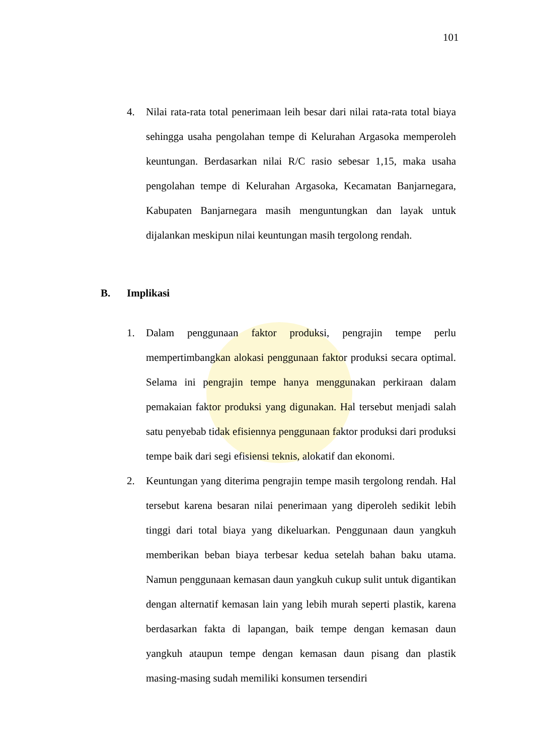101
4. Nilai rata-rata total penerimaan leih besar dari nilai rata-rata total biaya sehingga usaha pengolahan tempe di Kelurahan Argasoka memperoleh keuntungan. Berdasarkan nilai R/C rasio sebesar 1,15, maka usaha pengolahan tempe di Kelurahan Argasoka, Kecamatan Banjarnegara, Kabupaten Banjarnegara masih menguntungkan dan layak untuk dijalankan meskipun nilai keuntungan masih tergolong rendah.
B. Implikasi
1. Dalam penggunaan faktor produksi, pengrajin tempe perlu mempertimbangkan alokasi penggunaan faktor produksi secara optimal. Selama ini pengrajin tempe hanya menggunakan perkiraan dalam pemakaian faktor produksi yang digunakan. Hal tersebut menjadi salah satu penyebab tidak efisiennya penggunaan faktor produksi dari produksi tempe baik dari segi efisiensi teknis, alokatif dan ekonomi.
2. Keuntungan yang diterima pengrajin tempe masih tergolong rendah. Hal tersebut karena besaran nilai penerimaan yang diperoleh sedikit lebih tinggi dari total biaya yang dikeluarkan. Penggunaan daun yangkuh memberikan beban biaya terbesar kedua setelah bahan baku utama. Namun penggunaan kemasan daun yangkuh cukup sulit untuk digantikan dengan alternatif kemasan lain yang lebih murah seperti plastik, karena berdasarkan fakta di lapangan, baik tempe dengan kemasan daun yangkuh ataupun tempe dengan kemasan daun pisang dan plastik masing-masing sudah memiliki konsumen tersendiri